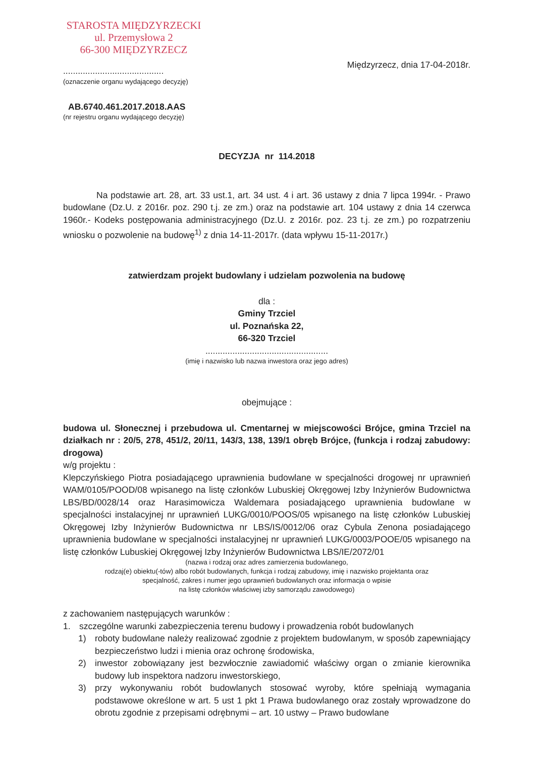STAROSTA MIĘDZYRZECKI
ul. Przemysłowa 2
66-300 MIĘDZYRZECZ
.........................................
(oznaczenie organu wydającego decyzję)
Międzyrzecz, dnia 17-04-2018r.
AB.6740.461.2017.2018.AAS
(nr rejestru organu wydającego decyzję)
DECYZJA nr 114.2018
Na podstawie art. 28, art. 33 ust.1, art. 34 ust. 4 i art. 36 ustawy z dnia 7 lipca 1994r. - Prawo budowlane (Dz.U. z 2016r. poz. 290 t.j. ze zm.) oraz na podstawie art. 104 ustawy z dnia 14 czerwca 1960r.- Kodeks postępowania administracyjnego (Dz.U. z 2016r. poz. 23 t.j. ze zm.) po rozpatrzeniu wniosku o pozwolenie na budowę<sup>1)</sup> z dnia 14-11-2017r. (data wpływu 15-11-2017r.)
zatwierdzam projekt budowlany i udzielam pozwolenia na budowę
dla :
Gminy Trzciel
ul. Poznańska 22,
66-320 Trzciel
..................................................
(imię i nazwisko lub nazwa inwestora oraz jego adres)
obejmujące :
budowa ul. Słonecznej i przebudowa ul. Cmentarnej w miejscowości Brójce, gmina Trzciel na działkach nr : 20/5, 278, 451/2, 20/11, 143/3, 138, 139/1 obręb Brójce, (funkcja i rodzaj zabudowy: drogowa)
w/g projektu :
Klepczyńskiego Piotra posiadającego uprawnienia budowlane w specjalności drogowej nr uprawnień WAM/0105/POOD/08 wpisanego na listę członków Lubuskiej Okręgowej Izby Inżynierów Budownictwa LBS/BD/0028/14 oraz Harasimowicza Waldemara posiadającego uprawnienia budowlane w specjalności instalacyjnej nr uprawnień LUKG/0010/POOS/05 wpisanego na listę członków Lubuskiej Okręgowej Izby Inżynierów Budownictwa nr LBS/IS/0012/06 oraz Cybula Zenona posiadającego uprawnienia budowlane w specjalności instalacyjnej nr uprawnień LUKG/0003/POOE/05 wpisanego na listę członków Lubuskiej Okręgowej Izby Inżynierów Budownictwa LBS/IE/2072/01
(nazwa i rodzaj oraz adres zamierzenia budowlanego,
rodzaj(e) obiektu(-tów) albo robót budowlanych, funkcja i rodzaj zabudowy, imię i nazwisko projektanta oraz
specjalność, zakres i numer jego uprawnień budowlanych oraz informacja o wpisie
na listę członków właściwej izby samorządu zawodowego)
z zachowaniem następujących warunków :
1. szczególne warunki zabezpieczenia terenu budowy i prowadzenia robót budowlanych
1) roboty budowlane należy realizować zgodnie z projektem budowlanym, w sposób zapewniający bezpieczeństwo ludzi i mienia oraz ochronę środowiska,
2) inwestor zobowiązany jest bezwłocznie zawiadomić właściwy organ o zmianie kierownika budowy lub inspektora nadzoru inwestorskiego,
3) przy wykonywaniu robót budowlanych stosować wyroby, które spełniają wymagania podstawowe określone w art. 5 ust 1 pkt 1 Prawa budowlanego oraz zostały wprowadzone do obrotu zgodnie z przepisami odrębnymi – art. 10 ustwy – Prawo budowlane